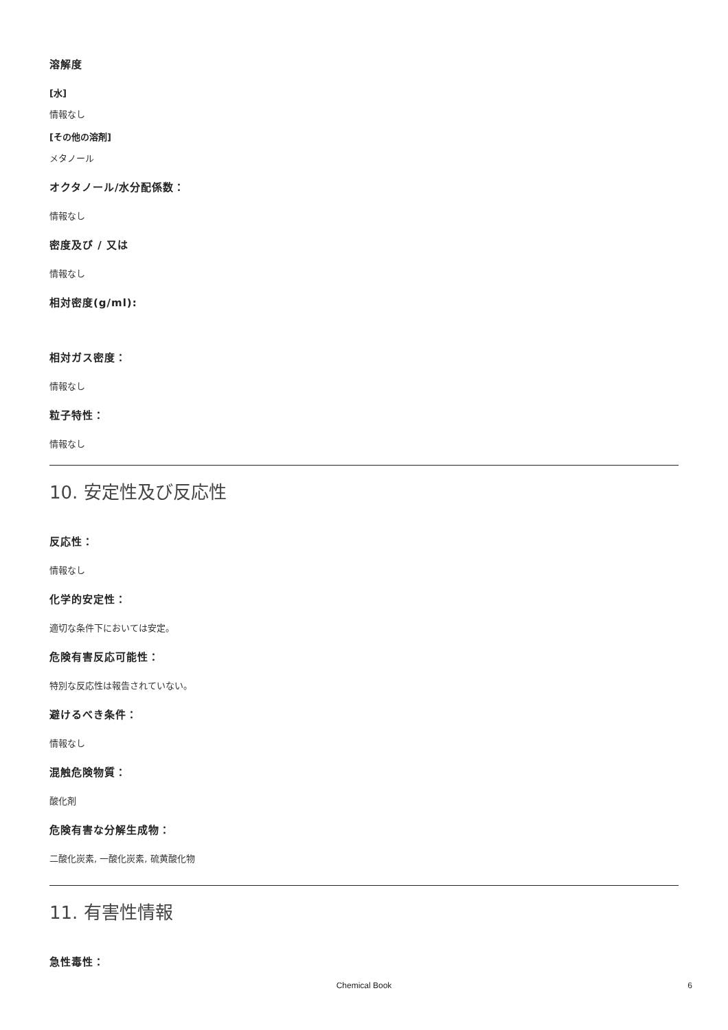溶解度
[水]
情報なし
[その他の溶剤]
メタノール
オクタノール/水分配係数：
情報なし
密度及び / 又は
情報なし
相対密度(g/ml):
相対ガス密度：
情報なし
粒子特性：
情報なし
10. 安定性及び反応性
反応性：
情報なし
化学的安定性：
適切な条件下においては安定。
危険有害反応可能性：
特別な反応性は報告されていない。
避けるべき条件：
情報なし
混触危険物質：
酸化剤
危険有害な分解生成物：
二酸化炭素, 一酸化炭素, 硫黄酸化物
11. 有害性情報
急性毒性：
Chemical Book 6